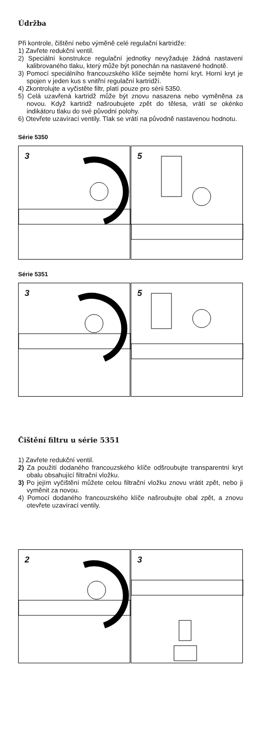Údržba
Při kontrole, čištění nebo výměně celé regulační kartridže:
1) Zavřete redukční ventil.
2) Speciální konstrukce regulační jednotky nevyžaduje žádná nastavení kalibrovaného tlaku, který může být ponechán na nastavené hodnotě.
3) Pomocí speciálního francouzského klíče sejměte horní kryt. Horní kryt je spojen v jeden kus s vnitřní regulační kartridží.
4) Zkontrolujte a vyčistěte filtr, platí pouze pro sérii 5350.
5) Celá uzavřená kartridž může být znovu nasazena nebo vyměněna za novou. Když kartridž našroubujete zpět do tělesa, vrátí se okénko indikátoru tlaku do své původní polohy.
6) Otevřete uzavírací ventily. Tlak se vrátí na původně nastavenou hodnotu.
Série 5350
3
5
Série 5351
3
5
Čištění filtru u série 5351
1) Zavřete redukční ventil.
2) Za použití dodaného francouzského klíče odšroubujte transparentní kryt obalu obsahující filtrační vložku.
3) Po jejím vyčištění můžete celou filtrační vložku znovu vrátit zpět, nebo ji vyměnit za novou.
4) Pomocí dodaného francouzského klíče našroubujte obal zpět, a znovu otevřete uzavírací ventily.
2
3